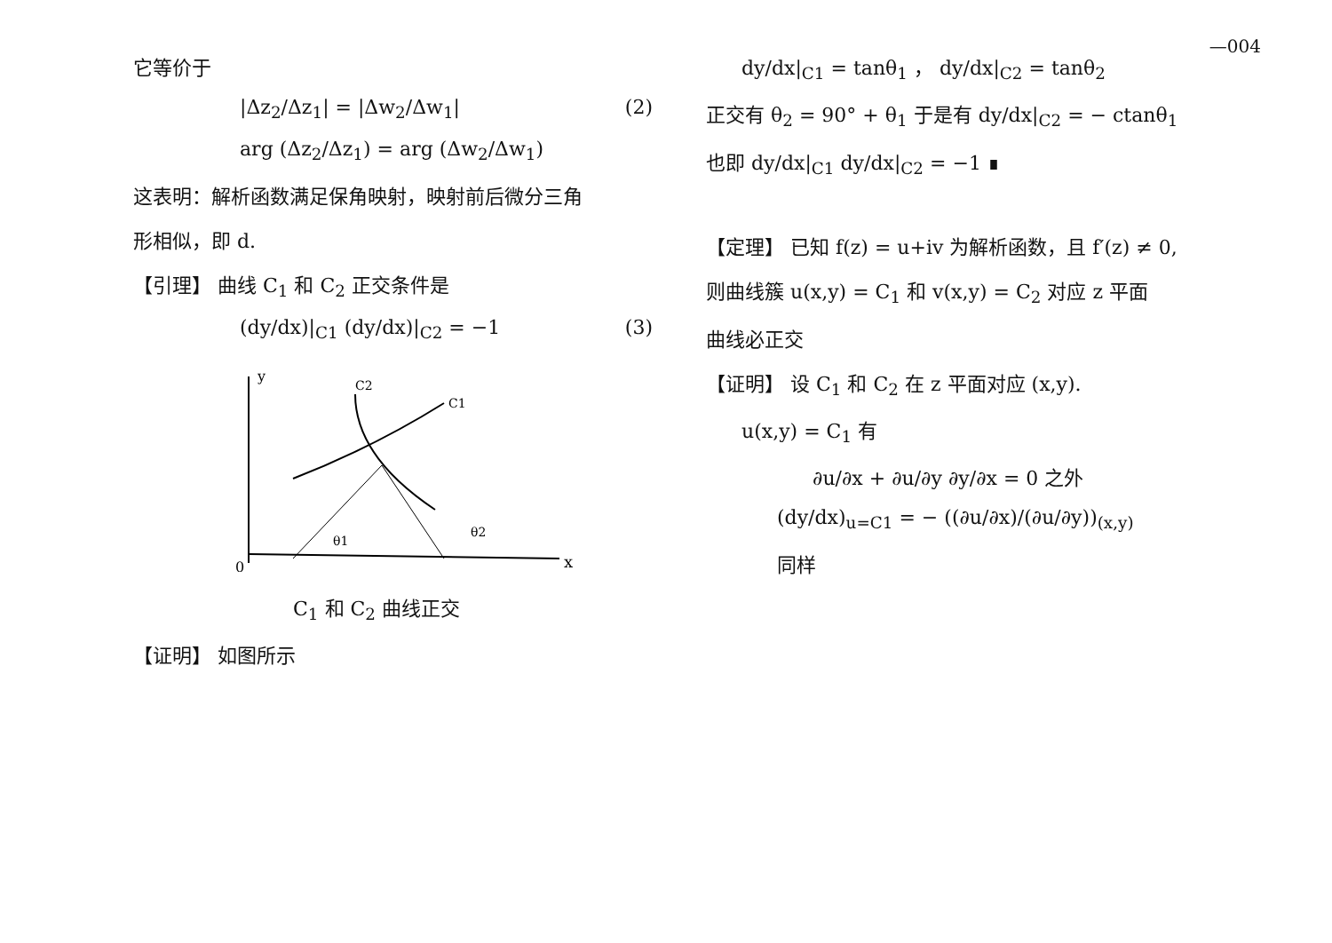—004
它等价于
|Δz<sub>2</sub>/Δz<sub>1</sub>| = |Δw<sub>2</sub>/Δw<sub>1</sub>| (2)
arg (Δz<sub>2</sub>/Δz<sub>1</sub>) = arg (Δw<sub>2</sub>/Δw<sub>1</sub>)
这表明：解析函数满足保角映射，映射前后微分三角
形相似，即 d.
【引理】 曲线 C<sub>1</sub> 和 C<sub>2</sub> 正交条件是
(dy/dx)|<sub>C1</sub> (dy/dx)|<sub>C2</sub> = −1 (3)
0
x
y
C2
C1
θ1
θ2
C<sub>1</sub> 和 C<sub>2</sub> 曲线正交
【证明】 如图所示
dy/dx|<sub>C1</sub> = tanθ<sub>1</sub> ， dy/dx|<sub>C2</sub> = tanθ<sub>2</sub>
正交有 θ<sub>2</sub> = 90° + θ<sub>1</sub> 于是有 dy/dx|<sub>C2</sub> = − ctanθ<sub>1</sub>
也即 dy/dx|<sub>C1</sub> dy/dx|<sub>C2</sub> = −1 ∎
【定理】 已知 f(z) = u+iv 为解析函数，且 f′(z) ≠ 0,
则曲线簇 u(x,y) = C<sub>1</sub> 和 v(x,y) = C<sub>2</sub> 对应 z 平面
曲线必正交
【证明】 设 C<sub>1</sub> 和 C<sub>2</sub> 在 z 平面对应 (x,y).
u(x,y) = C<sub>1</sub> 有
∂u/∂x + ∂u/∂y ∂y/∂x = 0 之外
(dy/dx)<sub>u=C1</sub> = − ((∂u/∂x)/(∂u/∂y))<sub>(x,y)</sub>
同样